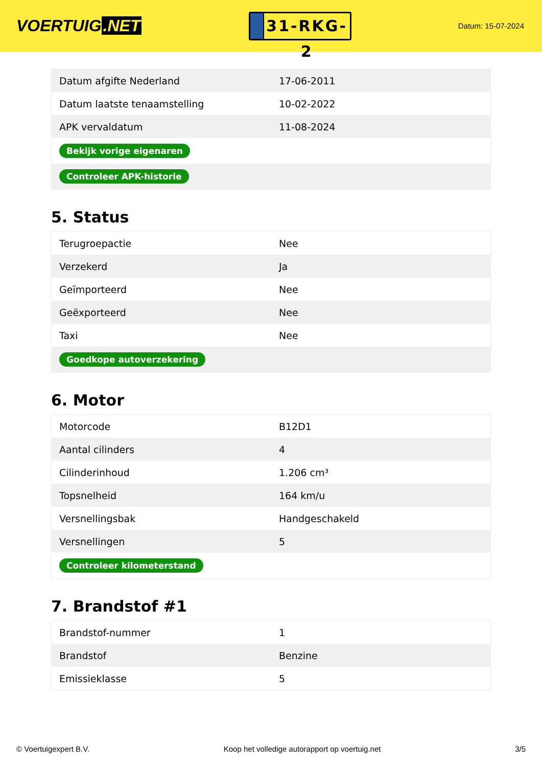VOERTUIG.NET
31-RKG-2
Datum: 15-07-2024
| Datum afgifte Nederland | 17-06-2011 |
| Datum laatste tenaamstelling | 10-02-2022 |
| APK vervaldatum | 11-08-2024 |
| Bekijk vorige eigenaren | |
| Controleer APK-historie | |
5. Status
| Terugroepactie | Nee |
| Verzekerd | Ja |
| Geïmporteerd | Nee |
| Geëxporteerd | Nee |
| Taxi | Nee |
| Goedkope autoverzekering | |
6. Motor
| Motorcode | B12D1 |
| Aantal cilinders | 4 |
| Cilinderinhoud | 1.206 cm³ |
| Topsnelheid | 164 km/u |
| Versnellingsbak | Handgeschakeld |
| Versnellingen | 5 |
| Controleer kilometerstand | |
7. Brandstof #1
| Brandstof-nummer | 1 |
| Brandstof | Benzine |
| Emissieklasse | 5 |
© Voertuigexpert B.V. Koop het volledige autorapport op voertuig.net 3/5